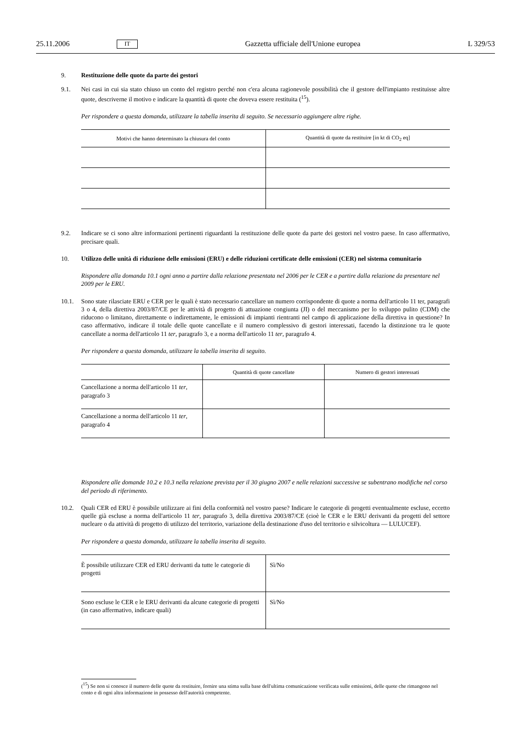25.11.2006 IT Gazzetta ufficiale dell'Unione europea L 329/53
9. Restituzione delle quote da parte dei gestori
9.1. Nei casi in cui sia stato chiuso un conto del registro perché non c'era alcuna ragionevole possibilità che il gestore dell'impianto restituisse altre quote, descriverne il motivo e indicare la quantità di quote che doveva essere restituita (<sup>15</sup>).
Per rispondere a questa domanda, utilizzare la tabella inserita di seguito. Se necessario aggiungere altre righe.
| Motivi che hanno determinato la chiusura del conto | Quantità di quote da restituire [in kt di CO<sub>2</sub> eq] |
| --- | --- |
9.2. Indicare se ci sono altre informazioni pertinenti riguardanti la restituzione delle quote da parte dei gestori nel vostro paese. In caso affermativo, precisare quali.
10. Utilizzo delle unità di riduzione delle emissioni (ERU) e delle riduzioni certificate delle emissioni (CER) nel sistema comunitario
Rispondere alla domanda 10.1 ogni anno a partire dalla relazione presentata nel 2006 per le CER e a partire dalla relazione da presentare nel 2009 per le ERU.
10.1. Sono state rilasciate ERU e CER per le quali è stato necessario cancellare un numero corrispondente di quote a norma dell'articolo 11 ter, paragrafi 3 o 4, della direttiva 2003/87/CE per le attività di progetto di attuazione congiunta (JI) o del meccanismo per lo sviluppo pulito (CDM) che riducono o limitano, direttamente o indirettamente, le emissioni di impianti rientranti nel campo di applicazione della direttiva in questione? In caso affermativo, indicare il totale delle quote cancellate e il numero complessivo di gestori interessati, facendo la distinzione tra le quote cancellate a norma dell'articolo 11 ter, paragrafo 3, e a norma dell'articolo 11 ter, paragrafo 4.
Per rispondere a questa domanda, utilizzare la tabella inserita di seguito.
| | Quantità di quote cancellate | Numero di gestori interessati |
| --- | --- | --- |
| Cancellazione a norma dell'articolo 11 ter , paragrafo 3 | | |
| Cancellazione a norma dell'articolo 11 ter , paragrafo 4 | | |
Rispondere alle domande 10.2 e 10.3 nella relazione prevista per il 30 giugno 2007 e nelle relazioni successive se subentrano modifiche nel corso del periodo di riferimento.
10.2. Quali CER ed ERU è possibile utilizzare ai fini della conformità nel vostro paese? Indicare le categorie di progetti eventualmente escluse, eccetto quelle già escluse a norma dell'articolo 11 ter, paragrafo 3, della direttiva 2003/87/CE (cioè le CER e le ERU derivanti da progetti del settore nucleare o da attività di progetto di utilizzo del territorio, variazione della destinazione d'uso del territorio e silvicoltura — LULUCEF).
Per rispondere a questa domanda, utilizzare la tabella inserita di seguito.
| È possibile utilizzare CER ed ERU derivanti da tutte le categorie di progetti | Sì/No |
| Sono escluse le CER e le ERU derivanti da alcune categorie di progetti (in caso affermativo, indicare quali) | Sì/No |
(<sup>15</sup>) Se non si conosce il numero delle quote da restituire, fornire una stima sulla base dell'ultima comunicazione verificata sulle emissioni, delle quote che rimangono nel conto e di ogni altra informazione in possesso dell'autorità competente.